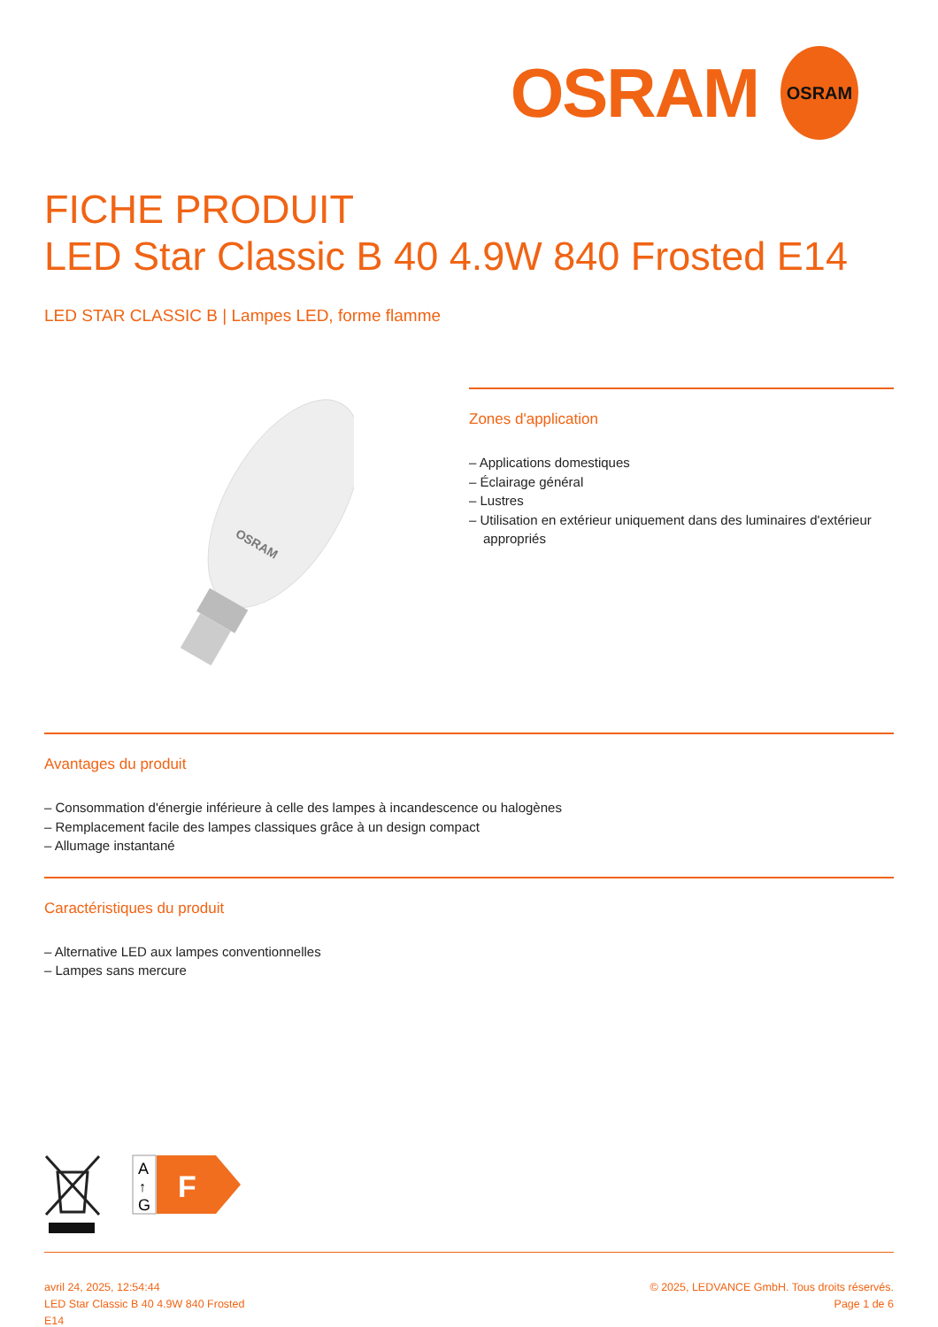OSRAM
OSRAM
FICHE PRODUIT
LED Star Classic B 40 4.9W 840 Frosted E14
LED STAR CLASSIC B | Lampes LED, forme flamme
OSRAM
Zones d'application
– Applications domestiques
– Éclairage général
– Lustres
– Utilisation en extérieur uniquement dans des luminaires d'extérieur appropriés
Avantages du produit
– Consommation d'énergie inférieure à celle des lampes à incandescence ou halogènes
– Remplacement facile des lampes classiques grâce à un design compact
– Allumage instantané
Caractéristiques du produit
– Alternative LED aux lampes conventionnelles
– Lampes sans mercure
A
↑
G
F
avril 24, 2025, 12:54:44
LED Star Classic B 40 4.9W 840 Frosted
E14
© 2025, LEDVANCE GmbH. Tous droits réservés.
Page 1 de 6